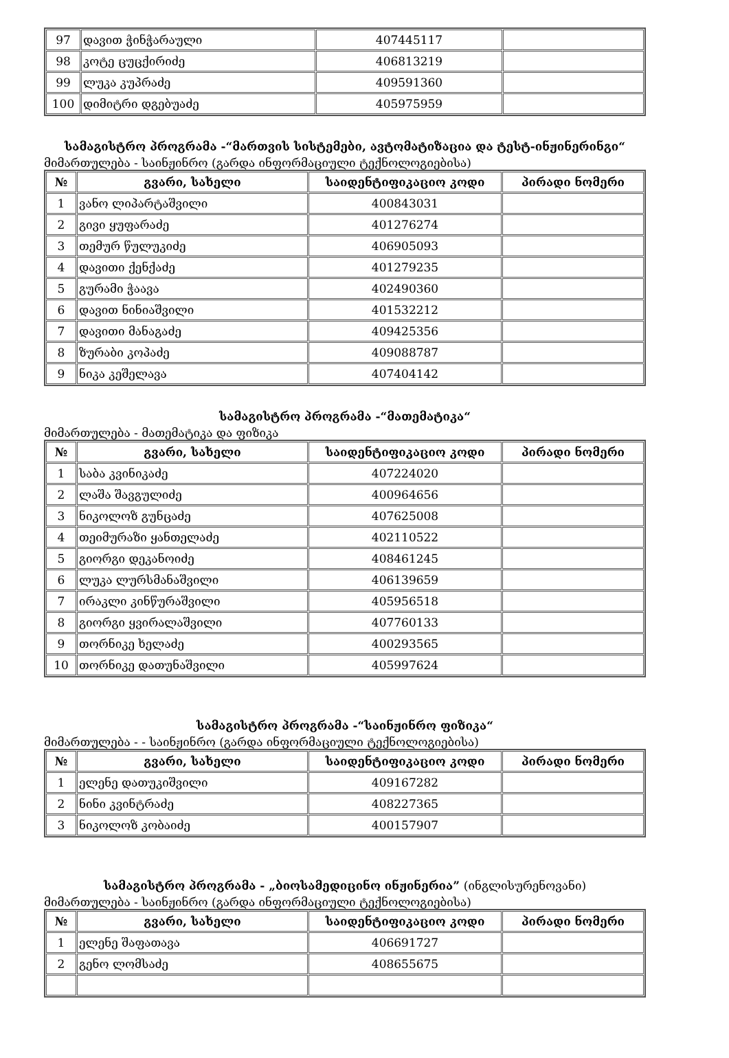| 97 | დავით ჭინჭარაული | 407445117 | |
| 98 | კოტე ცუცქირიძე | 406813219 | |
| 99 | ლუკა კუპრაძე | 409591360 | |
| 100 | დიმიტრი დგებუაძე | 405975959 | |
სამაგისტრო პროგრამა -“მართვის სისტემები, ავტომატიზაცია და ტესტ-ინჟინერინგი“
მიმართულება - საინჟინრო (გარდა ინფორმაციული ტექნოლოგიებისა)
| № | გვარი, სახელი | საიდენტიფიკაციო კოდი | პირადი ნომერი |
| --- | --- | --- | --- |
| 1 | ვანო ლიპარტაშვილი | 400843031 | |
| 2 | გივი ყუფარაძე | 401276274 | |
| 3 | თემურ წულუკიძე | 406905093 | |
| 4 | დავითი ქენქაძე | 401279235 | |
| 5 | გურამი ჭაავა | 402490360 | |
| 6 | დავით ნინიაშვილი | 401532212 | |
| 7 | დავითი მანაგაძე | 409425356 | |
| 8 | ზურაბი კოპაძე | 409088787 | |
| 9 | ნიკა კეშელავა | 407404142 | |
სამაგისტრო პროგრამა -“მათემატიკა“
მიმართულება - მათემატიკა და ფიზიკა
| № | გვარი, სახელი | საიდენტიფიკაციო კოდი | პირადი ნომერი |
| --- | --- | --- | --- |
| 1 | საბა კვინიკაძე | 407224020 | |
| 2 | ლაშა შავგულიძე | 400964656 | |
| 3 | ნიკოლოზ გუნცაძე | 407625008 | |
| 4 | თეიმურაზი ყანთელაძე | 402110522 | |
| 5 | გიორგი დეკანოიძე | 408461245 | |
| 6 | ლუკა ლურსმანაშვილი | 406139659 | |
| 7 | ირაკლი კინწურაშვილი | 405956518 | |
| 8 | გიორგი ყვირალაშვილი | 407760133 | |
| 9 | თორნიკე ხელაძე | 400293565 | |
| 10 | თორნიკე დათუნაშვილი | 405997624 | |
სამაგისტრო პროგრამა -“საინჟინრო ფიზიკა“
მიმართულება - - საინჟინრო (გარდა ინფორმაციული ტექნოლოგიებისა)
| № | გვარი, სახელი | საიდენტიფიკაციო კოდი | პირადი ნომერი |
| --- | --- | --- | --- |
| 1 | ელენე დათუკიშვილი | 409167282 | |
| 2 | ნინი კვინტრაძე | 408227365 | |
| 3 | ნიკოლოზ კობაიძე | 400157907 | |
სამაგისტრო პროგრამა - „ბიოსამედიცინო ინჟინერია” (ინგლისურენოვანი)
მიმართულება - საინჟინრო (გარდა ინფორმაციული ტექნოლოგიებისა)
| № | გვარი, სახელი | საიდენტიფიკაციო კოდი | პირადი ნომერი |
| --- | --- | --- | --- |
| 1 | ელენე შაფათავა | 406691727 | |
| 2 | გენო ლომსაძე | 408655675 | |